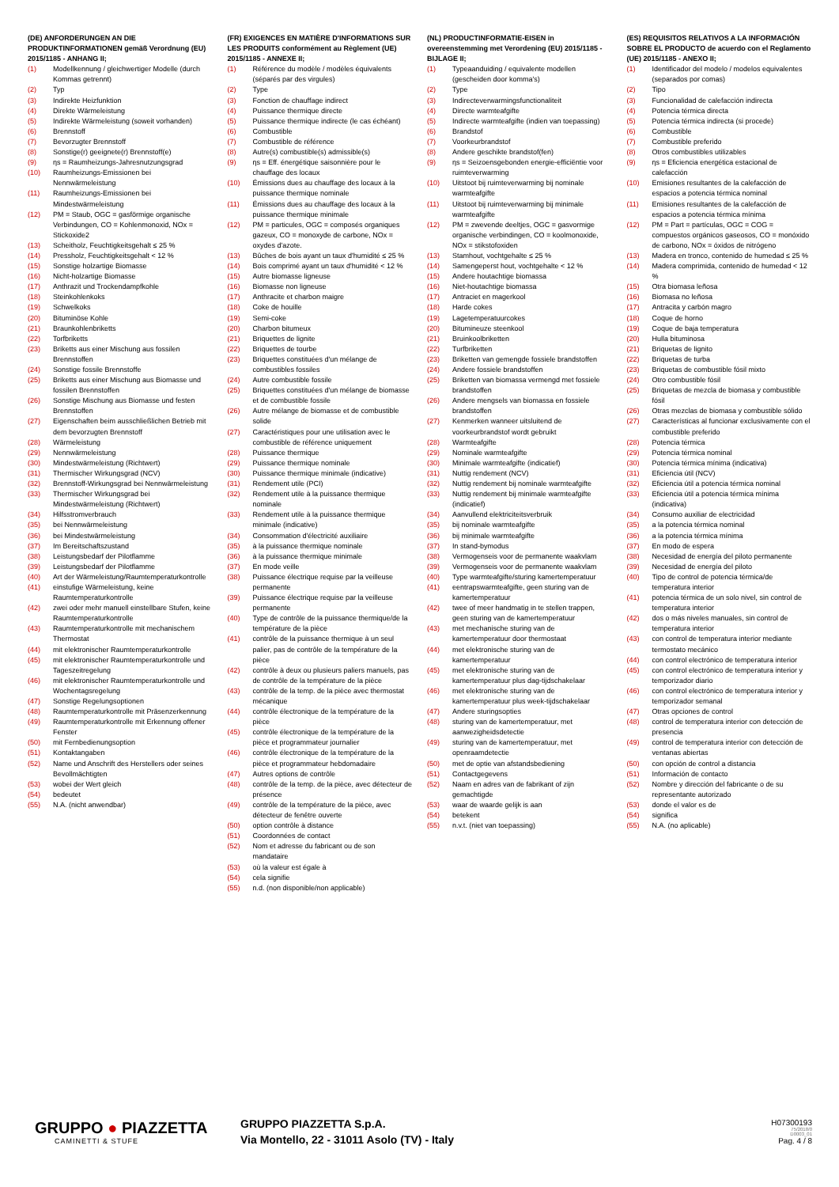(DE) ANFORDERUNGEN AN DIE PRODUKTINFORMATIONEN gemäß Verordnung (EU) 2015/1185 - ANHANG II;
(1) Modellkennung / gleichwertiger Modelle (durch Kommas getrennt)
(2) Typ
(3) Indirekte Heizfunktion
(4) Direkte Wärmeleistung
(5) Indirekte Wärmeleistung (soweit vorhanden)
(6) Brennstoff
(7) Bevorzugter Brennstoff
(8) Sonstige(r) geeignete(r) Brennstoff(e)
(9) ηs = Raumheizungs-Jahresnutzungsgrad
(10) Raumheizungs-Emissionen bei Nennwärmeleistung
(11) Raumheizungs-Emissionen bei Mindestwärmeleistung
(12) PM = Staub, OGC = gasförmige organische Verbindungen, CO = Kohlenmonoxid, NOx = Stickoxide2
(13) Scheitholz, Feuchtigkeitsgehalt ≤ 25 %
(14) Pressholz, Feuchtigkeitsgehalt < 12 %
(15) Sonstige holzartige Biomasse
(16) Nicht-holzartige Biomasse
(17) Anthrazit und Trockendampfkohle
(18) Steinkohlenkoks
(19) Schwelkoks
(20) Bituminöse Kohle
(21) Braunkohlenbriketts
(22) Torfbriketts
(23) Briketts aus einer Mischung aus fossilen Brennstoffen
(24) Sonstige fossile Brennstoffe
(25) Briketts aus einer Mischung aus Biomasse und fossilen Brennstoffen
(26) Sonstige Mischung aus Biomasse und festen Brennstoffen
(27) Eigenschaften beim ausschließlichen Betrieb mit dem bevorzugten Brennstoff
(28) Wärmeleistung
(29) Nennwärmeleistung
(30) Mindestwärmeleistung (Richtwert)
(31) Thermischer Wirkungsgrad (NCV)
(32) Brennstoff-Wirkungsgrad bei Nennwärmeleistung
(33) Thermischer Wirkungsgrad bei Mindestwärmeleistung (Richtwert)
(34) Hilfsstromverbrauch
(35) bei Nennwärmeleistung
(36) bei Mindestwärmeleistung
(37) Im Bereitschaftszustand
(38) Leistungsbedarf der Pilotflamme
(39) Leistungsbedarf der Pilotflamme
(40) Art der Wärmeleistung/Raumtemperaturkontrolle
(41) einstufige Wärmeleistung, keine Raumtemperaturkontrolle
(42) zwei oder mehr manuell einstellbare Stufen, keine Raumtemperaturkontrolle
(43) Raumtemperaturkontrolle mit mechanischem Thermostat
(44) mit elektronischer Raumtemperaturkontrolle
(45) mit elektronischer Raumtemperaturkontrolle und Tageszeitregelung
(46) mit elektronischer Raumtemperaturkontrolle und Wochentagsregelung
(47) Sonstige Regelungsoptionen
(48) Raumtemperaturkontrolle mit Präsenzerkennung
(49) Raumtemperaturkontrolle mit Erkennung offener Fenster
(50) mit Fernbedienungsoption
(51) Kontaktangaben
(52) Name und Anschrift des Herstellers oder seines Bevollmächtigten
(53) wobei der Wert gleich
(54) bedeutet
(55) N.A. (nicht anwendbar)
(FR) EXIGENCES EN MATIÈRE D'INFORMATIONS SUR LES PRODUITS conformément au Règlement (UE) 2015/1185 - ANNEXE II;
(1) Référence du modèle / modèles équivalents (séparés par des virgules)
(2) Type
(3) Fonction de chauffage indirect
(4) Puissance thermique directe
(5) Puissance thermique indirecte (le cas échéant)
(6) Combustible
(7) Combustible de référence
(8) Autre(s) combustible(s) admissible(s)
(9) ηs = Eff. énergétique saisonnière pour le chauffage des locaux
(10) Émissions dues au chauffage des locaux à la puissance thermique nominale
(11) Émissions dues au chauffage des locaux à la puissance thermique minimale
(12) PM = particules, OGC = composés organiques gazeux, CO = monoxyde de carbone, NOx = oxydes d'azote.
(13) Bûches de bois ayant un taux d'humidité ≤ 25 %
(14) Bois comprimé ayant un taux d'humidité < 12 %
(15) Autre biomasse ligneuse
(16) Biomasse non ligneuse
(17) Anthracite et charbon maigre
(18) Coke de houille
(19) Semi-coke
(20) Charbon bitumeux
(21) Briquettes de lignite
(22) Briquettes de tourbe
(23) Briquettes constituées d'un mélange de combustibles fossiles
(24) Autre combustible fossile
(25) Briquettes constituées d'un mélange de biomasse et de combustible fossile
(26) Autre mélange de biomasse et de combustible solide
(27) Caractéristiques pour une utilisation avec le combustible de référence uniquement
(28) Puissance thermique
(29) Puissance thermique nominale
(30) Puissance thermique minimale (indicative)
(31) Rendement utile (PCI)
(32) Rendement utile à la puissance thermique nominale
(33) Rendement utile à la puissance thermique minimale (indicative)
(34) Consommation d'électricité auxiliaire
(35) à la puissance thermique nominale
(36) à la puissance thermique minimale
(37) En mode veille
(38) Puissance électrique requise par la veilleuse permanente
(39) Puissance électrique requise par la veilleuse permanente
(40) Type de contrôle de la puissance thermique/de la température de la pièce
(41) contrôle de la puissance thermique à un seul palier, pas de contrôle de la température de la pièce
(42) contrôle à deux ou plusieurs paliers manuels, pas de contrôle de la température de la pièce
(43) contrôle de la temp. de la pièce avec thermostat mécanique
(44) contrôle électronique de la température de la pièce
(45) contrôle électronique de la température de la pièce et programmateur journalier
(46) contrôle électronique de la température de la pièce et programmateur hebdomadaire
(47) Autres options de contrôle
(48) contrôle de la temp. de la pièce, avec détecteur de présence
(49) contrôle de la température de la pièce, avec détecteur de fenêtre ouverte
(50) option contrôle à distance
(51) Coordonnées de contact
(52) Nom et adresse du fabricant ou de son mandataire
(53) où la valeur est égale à
(54) cela signifie
(55) n.d. (non disponible/non applicable)
(NL) PRODUCTINFORMATIE-EISEN in overeenstemming met Verordening (EU) 2015/1185 - BIJLAGE II;
(1) Typeaanduiding / equivalente modellen (gescheiden door komma's)
(2) Type
(3) Indirecteverwarmingsfunctionaliteit
(4) Directe warmteafgifte
(5) Indirecte warmteafgifte (indien van toepassing)
(6) Brandstof
(7) Voorkeurbrandstof
(8) Andere geschikte brandstof(fen)
(9) ηs = Seizoensgebonden energie-efficiëntie voor ruimteverwarming
(10) Uitstoot bij ruimteverwarming bij nominale warmteafgifte
(11) Uitstoot bij ruimteverwarming bij minimale warmteafgifte
(12) PM = zwevende deeltjes, OGC = gasvormige organische verbindingen, CO = koolmonoxide, NOx = stikstofoxiden
(13) Stamhout, vochtgehalte ≤ 25 %
(14) Samengeperst hout, vochtgehalte < 12 %
(15) Andere houtachtige biomassa
(16) Niet-houtachtige biomassa
(17) Antraciet en magerkool
(18) Harde cokes
(19) Lagetemperatuurcokes
(20) Bitumineuze steenkool
(21) Bruinkoolbriketten
(22) Turfbriketten
(23) Briketten van gemengde fossiele brandstoffen
(24) Andere fossiele brandstoffen
(25) Briketten van biomassa vermengd met fossiele brandstoffen
(26) Andere mengsels van biomassa en fossiele brandstoffen
(27) Kenmerken wanneer uitsluitend de voorkeurbrandstof wordt gebruikt
(28) Warmteafgifte
(29) Nominale warmteafgifte
(30) Minimale warmteafgifte (indicatief)
(31) Nuttig rendement (NCV)
(32) Nuttig rendement bij nominale warmteafgifte
(33) Nuttig rendement bij minimale warmteafgifte (indicatief)
(34) Aanvullend elektriciteitsverbruik
(35) bij nominale warmteafgifte
(36) bij minimale warmteafgifte
(37) In stand-bymodus
(38) Vermogenseis voor de permanente waakvlam
(39) Vermogenseis voor de permanente waakvlam
(40) Type warmteafgifte/sturing kamertemperatuur
(41) eentrapswarmteafgifte, geen sturing van de kamertemperatuur
(42) twee of meer handmatig in te stellen trappen, geen sturing van de kamertemperatuur
(43) met mechanische sturing van de kamertemperatuur door thermostaat
(44) met elektronische sturing van de kamertemperatuur
(45) met elektronische sturing van de kamertemperatuur plus dag-tijdschakelaar
(46) met elektronische sturing van de kamertemperatuur plus week-tijdschakelaar
(47) Andere sturingsopties
(48) sturing van de kamertemperatuur, met aanwezigheidsdetectie
(49) sturing van de kamertemperatuur, met openraamdetectie
(50) met de optie van afstandsbediening
(51) Contactgegevens
(52) Naam en adres van de fabrikant of zijn gemachtigde
(53) waar de waarde gelijk is aan
(54) betekent
(55) n.v.t. (niet van toepassing)
(ES) REQUISITOS RELATIVOS A LA INFORMACIÓN SOBRE EL PRODUCTO de acuerdo con el Reglamento (UE) 2015/1185 - ANEXO II;
(1) Identificador del modelo / modelos equivalentes (separados por comas)
(2) Tipo
(3) Funcionalidad de calefacción indirecta
(4) Potencia térmica directa
(5) Potencia térmica indirecta (si procede)
(6) Combustible
(7) Combustible preferido
(8) Otros combustibles utilizables
(9) ηs = Eficiencia energética estacional de calefacción
(10) Emisiones resultantes de la calefacción de espacios a potencia térmica nominal
(11) Emisiones resultantes de la calefacción de espacios a potencia térmica mínima
(12) PM = Part = partículas, OGC = COG = compuestos orgánicos gaseosos, CO = monóxido de carbono, NOx = óxidos de nitrógeno
(13) Madera en tronco, contenido de humedad ≤ 25 %
(14) Madera comprimida, contenido de humedad < 12 %
(15) Otra biomasa leñosa
(16) Biomasa no leñosa
(17) Antracita y carbón magro
(18) Coque de horno
(19) Coque de baja temperatura
(20) Hulla bituminosa
(21) Briquetas de lignito
(22) Briquetas de turba
(23) Briquetas de combustible fósil mixto
(24) Otro combustible fósil
(25) Briquetas de mezcla de biomasa y combustible fósil
(26) Otras mezclas de biomasa y combustible sólido
(27) Características al funcionar exclusivamente con el combustible preferido
(28) Potencia térmica
(29) Potencia térmica nominal
(30) Potencia térmica mínima (indicativa)
(31) Eficiencia útil (NCV)
(32) Eficiencia útil a potencia térmica nominal
(33) Eficiencia útil a potencia térmica mínima (indicativa)
(34) Consumo auxiliar de electricidad
(35) a la potencia térmica nominal
(36) a la potencia térmica mínima
(37) En modo de espera
(38) Necesidad de energía del piloto permanente
(39) Necesidad de energía del piloto
(40) Tipo de control de potencia térmica/de temperatura interior
(41) potencia térmica de un solo nivel, sin control de temperatura interior
(42) dos o más niveles manuales, sin control de temperatura interior
(43) con control de temperatura interior mediante termostato mecánico
(44) con control electrónico de temperatura interior
(45) con control electrónico de temperatura interior y temporizador diario
(46) con control electrónico de temperatura interior y temporizador semanal
(47) Otras opciones de control
(48) control de temperatura interior con detección de presencia
(49) control de temperatura interior con detección de ventanas abiertas
(50) con opción de control a distancia
(51) Información de contacto
(52) Nombre y dirección del fabricante o de su representante autorizado
(53) donde el valor es de
(54) significa
(55) N.A. (no aplicable)
GRUPPO ● PIAZZETTA
CAMINETTI & STUFE
GRUPPO PIAZZETTA S.p.A.
Via Montello, 22 - 31011 Asolo (TV) - Italy
H07300193
75/2018/0
D0003_01
Pag. 4 / 8